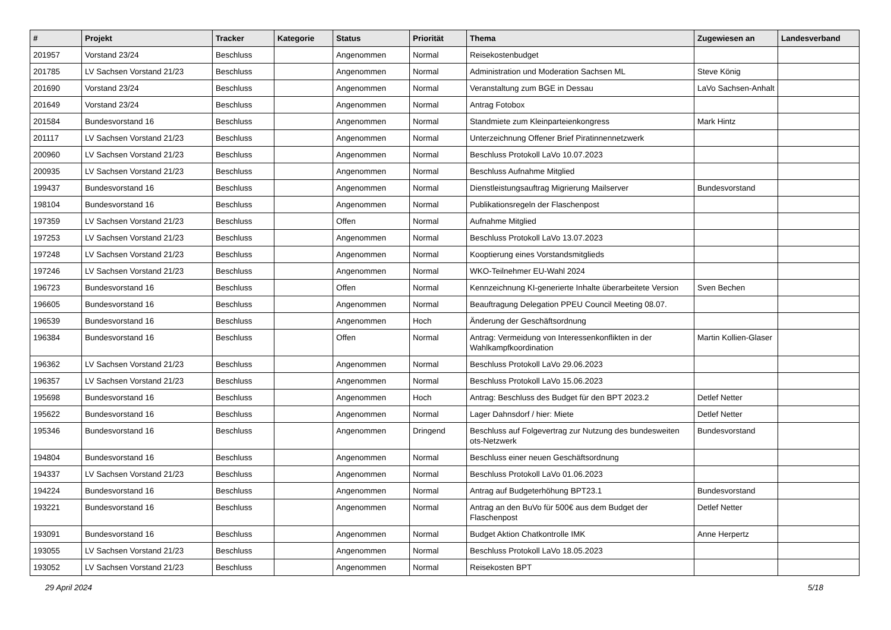| # | Projekt | Tracker | Kategorie | Status | Priorität | Thema | Zugewiesen an | Landesverband |
| --- | --- | --- | --- | --- | --- | --- | --- | --- |
| 201957 | Vorstand 23/24 | Beschluss | | Angenommen | Normal | Reisekostenbudget | | |
| 201785 | LV Sachsen Vorstand 21/23 | Beschluss | | Angenommen | Normal | Administration und Moderation Sachsen ML | Steve König | |
| 201690 | Vorstand 23/24 | Beschluss | | Angenommen | Normal | Veranstaltung zum BGE in Dessau | LaVo Sachsen-Anhalt | |
| 201649 | Vorstand 23/24 | Beschluss | | Angenommen | Normal | Antrag Fotobox | | |
| 201584 | Bundesvorstand 16 | Beschluss | | Angenommen | Normal | Standmiete zum Kleinparteienkongress | Mark Hintz | |
| 201117 | LV Sachsen Vorstand 21/23 | Beschluss | | Angenommen | Normal | Unterzeichnung Offener Brief Piratinnennetzwerk | | |
| 200960 | LV Sachsen Vorstand 21/23 | Beschluss | | Angenommen | Normal | Beschluss Protokoll LaVo 10.07.2023 | | |
| 200935 | LV Sachsen Vorstand 21/23 | Beschluss | | Angenommen | Normal | Beschluss Aufnahme Mitglied | | |
| 199437 | Bundesvorstand 16 | Beschluss | | Angenommen | Normal | Dienstleistungsauftrag Migrierung Mailserver | Bundesvorstand | |
| 198104 | Bundesvorstand 16 | Beschluss | | Angenommen | Normal | Publikationsregeln der Flaschenpost | | |
| 197359 | LV Sachsen Vorstand 21/23 | Beschluss | | Offen | Normal | Aufnahme Mitglied | | |
| 197253 | LV Sachsen Vorstand 21/23 | Beschluss | | Angenommen | Normal | Beschluss Protokoll LaVo 13.07.2023 | | |
| 197248 | LV Sachsen Vorstand 21/23 | Beschluss | | Angenommen | Normal | Kooptierung eines Vorstandsmitglieds | | |
| 197246 | LV Sachsen Vorstand 21/23 | Beschluss | | Angenommen | Normal | WKO-Teilnehmer EU-Wahl 2024 | | |
| 196723 | Bundesvorstand 16 | Beschluss | | Offen | Normal | Kennzeichnung KI-generierte Inhalte überarbeitete Version | Sven Bechen | |
| 196605 | Bundesvorstand 16 | Beschluss | | Angenommen | Normal | Beauftragung Delegation PPEU Council Meeting 08.07. | | |
| 196539 | Bundesvorstand 16 | Beschluss | | Angenommen | Hoch | Änderung der Geschäftsordnung | | |
| 196384 | Bundesvorstand 16 | Beschluss | | Offen | Normal | Antrag: Vermeidung von Interessenkonflikten in der Wahlkampfkoordination | Martin Kollien-Glaser | |
| 196362 | LV Sachsen Vorstand 21/23 | Beschluss | | Angenommen | Normal | Beschluss Protokoll LaVo 29.06.2023 | | |
| 196357 | LV Sachsen Vorstand 21/23 | Beschluss | | Angenommen | Normal | Beschluss Protokoll LaVo 15.06.2023 | | |
| 195698 | Bundesvorstand 16 | Beschluss | | Angenommen | Hoch | Antrag: Beschluss des Budget für den BPT 2023.2 | Detlef Netter | |
| 195622 | Bundesvorstand 16 | Beschluss | | Angenommen | Normal | Lager Dahnsdorf / hier: Miete | Detlef Netter | |
| 195346 | Bundesvorstand 16 | Beschluss | | Angenommen | Dringend | Beschluss auf Folgevertrag zur Nutzung des bundesweiten ots-Netzwerk | Bundesvorstand | |
| 194804 | Bundesvorstand 16 | Beschluss | | Angenommen | Normal | Beschluss einer neuen Geschäftsordnung | | |
| 194337 | LV Sachsen Vorstand 21/23 | Beschluss | | Angenommen | Normal | Beschluss Protokoll LaVo 01.06.2023 | | |
| 194224 | Bundesvorstand 16 | Beschluss | | Angenommen | Normal | Antrag auf Budgeterhöhung BPT23.1 | Bundesvorstand | |
| 193221 | Bundesvorstand 16 | Beschluss | | Angenommen | Normal | Antrag an den BuVo für 500€ aus dem Budget der Flaschenpost | Detlef Netter | |
| 193091 | Bundesvorstand 16 | Beschluss | | Angenommen | Normal | Budget Aktion Chatkontrolle IMK | Anne Herpertz | |
| 193055 | LV Sachsen Vorstand 21/23 | Beschluss | | Angenommen | Normal | Beschluss Protokoll LaVo 18.05.2023 | | |
| 193052 | LV Sachsen Vorstand 21/23 | Beschluss | | Angenommen | Normal | Reisekosten BPT | | |
29 April 2024 5/18